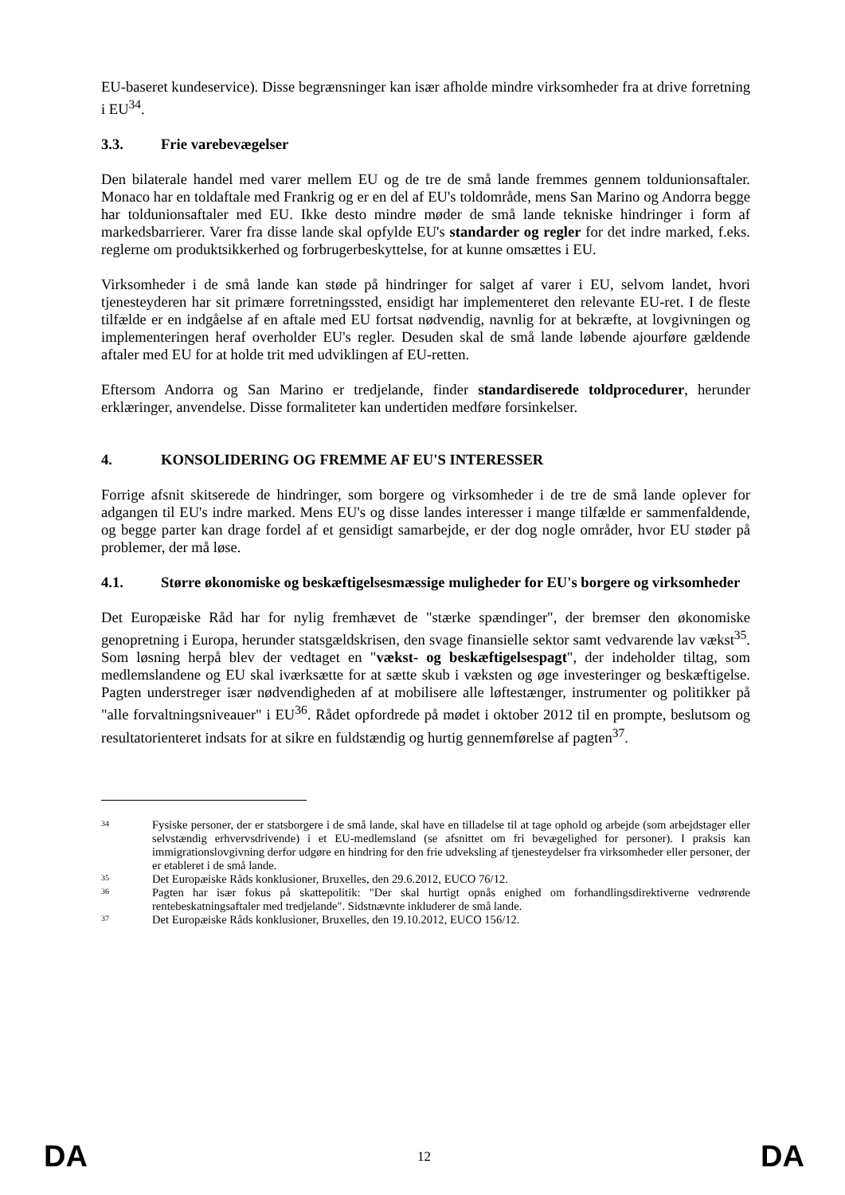EU-baseret kundeservice). Disse begrænsninger kan især afholde mindre virksomheder fra at drive forretning i EU<sup>34</sup>.
3.3. Frie varebevægelser
Den bilaterale handel med varer mellem EU og de tre de små lande fremmes gennem toldunionsaftaler. Monaco har en toldaftale med Frankrig og er en del af EU's toldområde, mens San Marino og Andorra begge har toldunionsaftaler med EU. Ikke desto mindre møder de små lande tekniske hindringer i form af markedsbarrierer. Varer fra disse lande skal opfylde EU's standarder og regler for det indre marked, f.eks. reglerne om produktsikkerhed og forbrugerbeskyttelse, for at kunne omsættes i EU.
Virksomheder i de små lande kan støde på hindringer for salget af varer i EU, selvom landet, hvori tjenesteyderen har sit primære forretningssted, ensidigt har implementeret den relevante EU-ret. I de fleste tilfælde er en indgåelse af en aftale med EU fortsat nødvendig, navnlig for at bekræfte, at lovgivningen og implementeringen heraf overholder EU's regler. Desuden skal de små lande løbende ajourføre gældende aftaler med EU for at holde trit med udviklingen af EU-retten.
Eftersom Andorra og San Marino er tredjelande, finder standardiserede toldprocedurer, herunder erklæringer, anvendelse. Disse formaliteter kan undertiden medføre forsinkelser.
4. KONSOLIDERING OG FREMME AF EU'S INTERESSER
Forrige afsnit skitserede de hindringer, som borgere og virksomheder i de tre de små lande oplever for adgangen til EU's indre marked. Mens EU's og disse landes interesser i mange tilfælde er sammenfaldende, og begge parter kan drage fordel af et gensidigt samarbejde, er der dog nogle områder, hvor EU støder på problemer, der må løse.
4.1. Større økonomiske og beskæftigelsesmæssige muligheder for EU's borgere og virksomheder
Det Europæiske Råd har for nylig fremhævet de "stærke spændinger", der bremser den økonomiske genopretning i Europa, herunder statsgældskrisen, den svage finansielle sektor samt vedvarende lav vækst<sup>35</sup>. Som løsning herpå blev der vedtaget en "vækst- og beskæftigelsespagt", der indeholder tiltag, som medlemslandene og EU skal iværksætte for at sætte skub i væksten og øge investeringer og beskæftigelse. Pagten understreger især nødvendigheden af at mobilisere alle løftestænger, instrumenter og politikker på "alle forvaltningsniveauer" i EU<sup>36</sup>. Rådet opfordrede på mødet i oktober 2012 til en prompte, beslutsom og resultatorienteret indsats for at sikre en fuldstændig og hurtig gennemførelse af pagten<sup>37</sup>.
34 Fysiske personer, der er statsborgere i de små lande, skal have en tilladelse til at tage ophold og arbejde (som arbejdstager eller selvstændig erhvervsdrivende) i et EU-medlemsland (se afsnittet om fri bevægelighed for personer). I praksis kan immigrationslovgivning derfor udgøre en hindring for den frie udveksling af tjenesteydelser fra virksomheder eller personer, der er etableret i de små lande.
35 Det Europæiske Råds konklusioner, Bruxelles, den 29.6.2012, EUCO 76/12.
36 Pagten har især fokus på skattepolitik: "Der skal hurtigt opnås enighed om forhandlingsdirektiverne vedrørende rentebeskatningsaftaler med tredjelande". Sidstnævnte inkluderer de små lande.
37 Det Europæiske Råds konklusioner, Bruxelles, den 19.10.2012, EUCO 156/12.
DA 12 DA